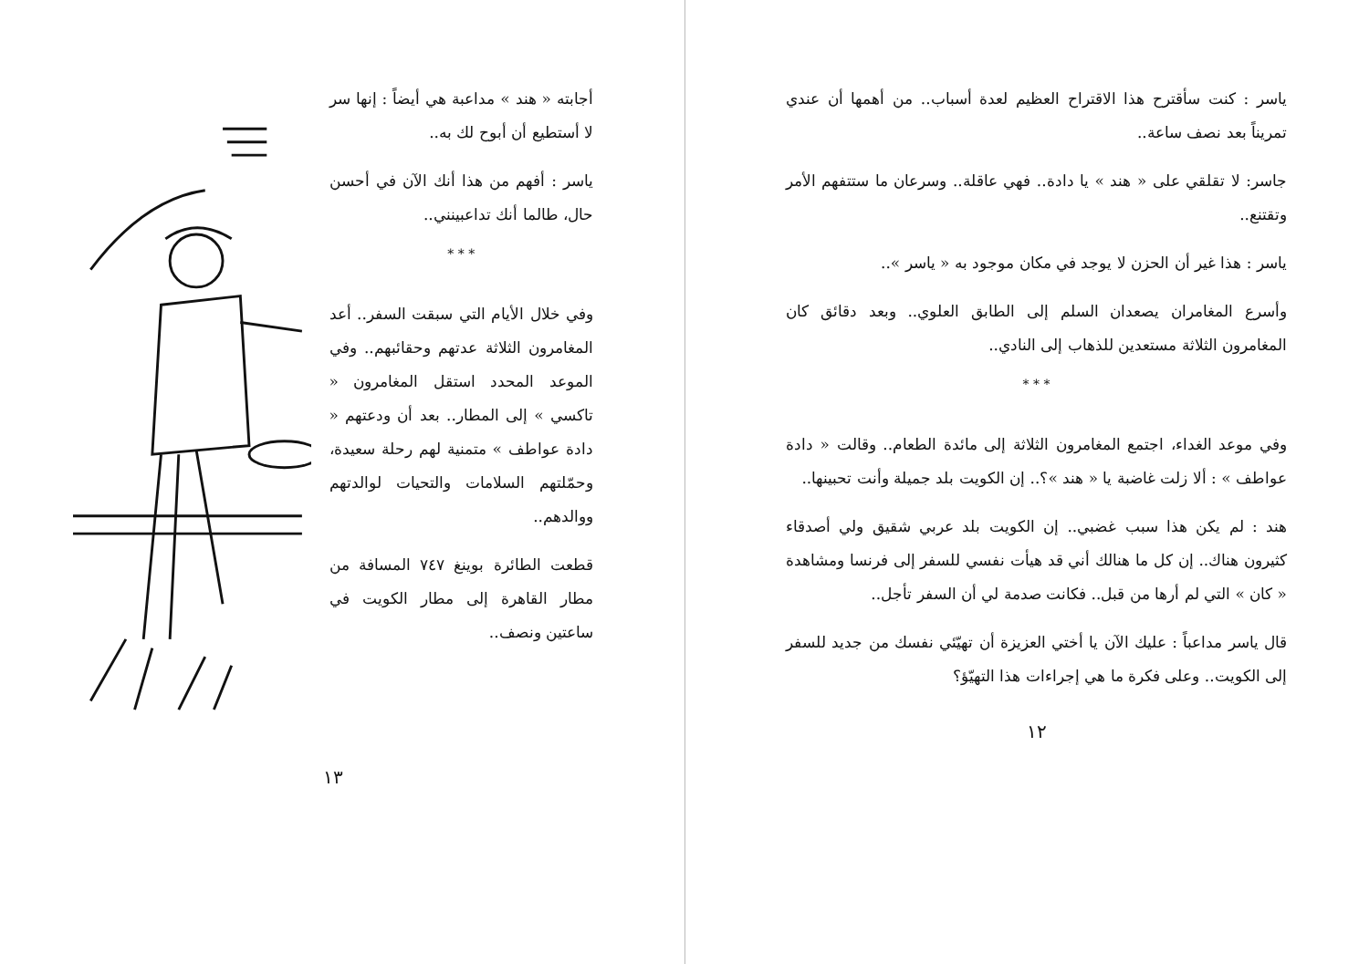ياسر : كنت سأقترح هذا الاقتراح العظيم لعدة أسباب.. من أهمها أن عندي تمريناً بعد نصف ساعة..
جاسر: لا تقلقي على « هند » يا دادة.. فهي عاقلة.. وسرعان ما ستتفهم الأمر وتقتنع..
ياسر : هذا غير أن الحزن لا يوجد في مكان موجود به « ياسر »..
وأسرع المغامران يصعدان السلم إلى الطابق العلوي.. وبعد دقائق كان المغامرون الثلاثة مستعدين للذهاب إلى النادي..
* * *
وفي موعد الغداء، اجتمع المغامرون الثلاثة إلى مائدة الطعام.. وقالت « دادة عواطف » : ألا زلت غاضبة يا « هند »؟.. إن الكويت بلد جميلة وأنت تحبينها..
هند : لم يكن هذا سبب غضبي.. إن الكويت بلد عربي شقيق ولي أصدقاء كثيرون هناك.. إن كل ما هنالك أني قد هيأت نفسي للسفر إلى فرنسا ومشاهدة « كان » التي لم أرها من قبل.. فكانت صدمة لي أن السفر تأجل..
قال ياسر مداعباً : عليك الآن يا أختي العزيزة أن تهيّئي نفسك من جديد للسفر إلى الكويت.. وعلى فكرة ما هي إجراءات هذا التهيّؤ؟
١٢
أجابته « هند » مداعبة هي أيضاً : إنها سر لا أستطيع أن أبوح لك به..
ياسر : أفهم من هذا أنك الآن في أحسن حال، طالما أنك تداعبينني..
* * *
وفي خلال الأيام التي سبقت السفر.. أعد المغامرون الثلاثة عدتهم وحقائبهم.. وفي الموعد المحدد استقل المغامرون « تاكسي » إلى المطار.. بعد أن ودعتهم « دادة عواطف » متمنية لهم رحلة سعيدة، وحمّلتهم السلامات والتحيات لوالدتهم ووالدهم..
قطعت الطائرة بوينغ ٧٤٧ المسافة من مطار القاهرة إلى مطار الكويت في ساعتين ونصف..
١٣